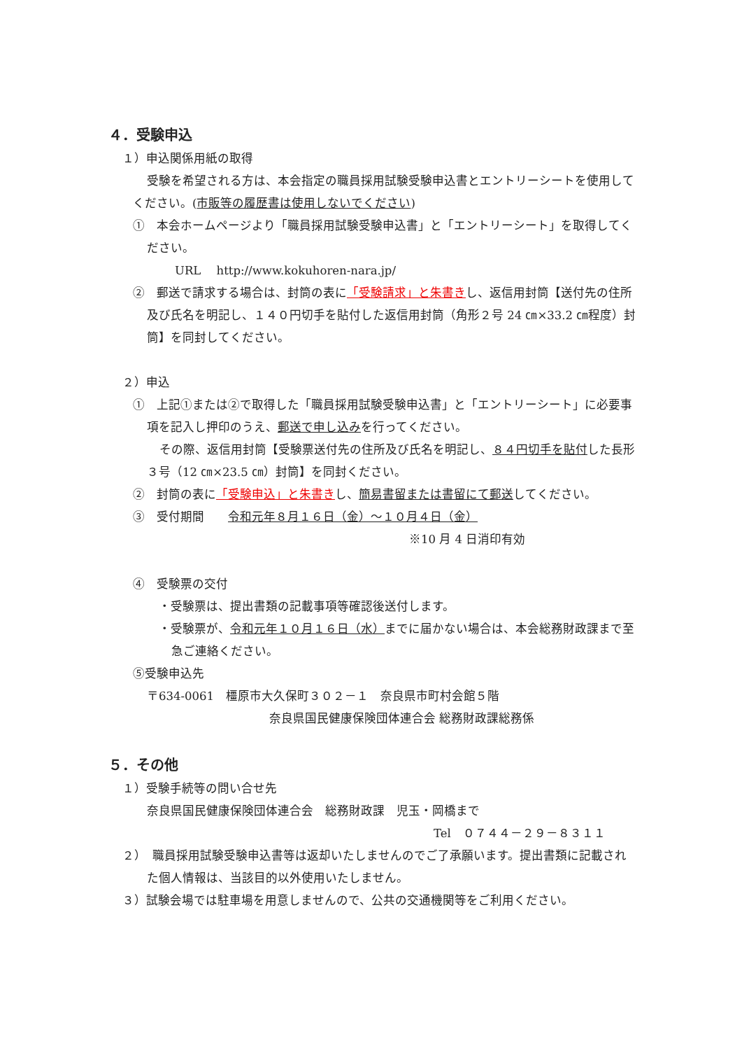４．受験申込
１）申込関係用紙の取得
受験を希望される方は、本会指定の職員採用試験受験申込書とエントリーシートを使用してください。(市販等の履歴書は使用しないでください)
①　本会ホームページより「職員採用試験受験申込書」と「エントリーシート」を取得してください。
URL　 http://www.kokuhoren-nara.jp/
②　郵送で請求する場合は、封筒の表に「受験請求」と朱書きし、返信用封筒【送付先の住所及び氏名を明記し、１４０円切手を貼付した返信用封筒（角形２号 24 ㎝×33.2 ㎝程度）封筒】を同封してください。
２）申込
①　上記①または②で取得した「職員採用試験受験申込書」と「エントリーシート」に必要事項を記入し押印のうえ、郵送で申し込みを行ってください。
その際、返信用封筒【受験票送付先の住所及び氏名を明記し、８４円切手を貼付した長形３号（12 ㎝×23.5 ㎝）封筒】を同封ください。
②　封筒の表に「受験申込」と朱書きし、簡易書留または書留にて郵送してください。
③　受付期間　　令和元年８月１６日（金）～１０月４日（金）
※10 月 4 日消印有効
④　受験票の交付
・受験票は、提出書類の記載事項等確認後送付します。
・受験票が、令和元年１０月１６日（水）までに届かない場合は、本会総務財政課まで至急ご連絡ください。
⑤受験申込先
〒634-0061　橿原市大久保町３０２－１　奈良県市町村会館５階
奈良県国民健康保険団体連合会 総務財政課総務係
５．その他
１）受験手続等の問い合せ先
奈良県国民健康保険団体連合会　総務財政課　児玉・岡橋まで
Tel　０７４４－２９－８３１１
２）　職員採用試験受験申込書等は返却いたしませんのでご了承願います。提出書類に記載された個人情報は、当該目的以外使用いたしません。
３）試験会場では駐車場を用意しませんので、公共の交通機関等をご利用ください。